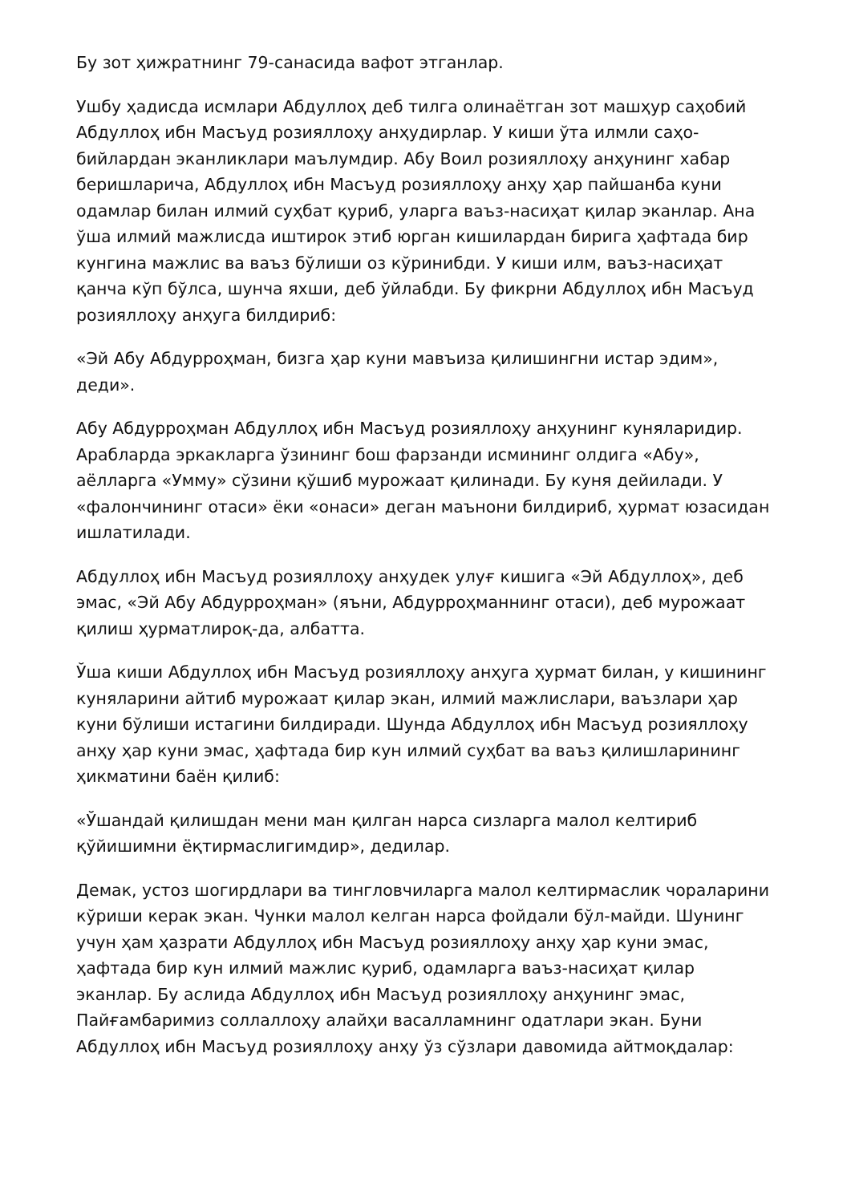Бу зот ҳижратнинг 79-санасида вафот этганлар.
Ушбу ҳадисда исмлари Абдуллоҳ деб тилга олинаётган зот машҳур саҳобий Абдуллоҳ ибн Масъуд розияллоҳу анҳудирлар. У киши ўта илмли саҳо-бийлардан эканликлари маълумдир. Абу Воил розияллоҳу анҳунинг хабар беришларича, Абдуллоҳ ибн Масъуд розияллоҳу анҳу ҳар пайшанба куни одамлар билан илмий суҳбат қуриб, уларга ваъз-насиҳат қилар эканлар. Ана ўша илмий мажлисда иштирок этиб юрган кишилардан бирига ҳафтада бир кунгина мажлис ва ваъз бўлиши оз кўринибди. У киши илм, ваъз-насиҳат қанча кўп бўлса, шунча яхши, деб ўйлабди. Бу фикрни Абдуллоҳ ибн Масъуд розияллоҳу анҳуга билдириб:
«Эй Абу Абдурроҳман, бизга ҳар куни мавъиза қилишингни истар эдим», деди».
Абу Абдурроҳман Абдуллоҳ ибн Масъуд розияллоҳу анҳунинг куняларидир. Арабларда эркакларга ўзининг бош фарзанди исмининг олдига «Абу», аёлларга «Умму» сўзини қўшиб мурожаат қилинади. Бу куня дейилади. У «фалончининг отаси» ёки «онаси» деган маънони билдириб, ҳурмат юзасидан ишлатилади.
Абдуллоҳ ибн Масъуд розияллоҳу анҳудек улуғ кишига «Эй Абдуллоҳ», деб эмас, «Эй Абу Абдурроҳман» (яъни, Абдурроҳманнинг отаси), деб мурожаат қилиш ҳурматлироқ-да, албатта.
Ўша киши Абдуллоҳ ибн Масъуд розияллоҳу анҳуга ҳурмат билан, у кишининг куняларини айтиб мурожаат қилар экан, илмий мажлислари, ваъзлари ҳар куни бўлиши истагини билдиради. Шунда Абдуллоҳ ибн Масъуд розияллоҳу анҳу ҳар куни эмас, ҳафтада бир кун илмий суҳбат ва ваъз қилишларининг ҳикматини баён қилиб:
«Ўшандай қилишдан мени ман қилган нарса сизларга малол келтириб қўйишимни ёқтирмаслигимдир», дедилар.
Демак, устоз шогирдлари ва тингловчиларга малол келтирмаслик чораларини кўриши керак экан. Чунки малол келган нарса фойдали бўл-майди. Шунинг учун ҳам ҳазрати Абдуллоҳ ибн Масъуд розияллоҳу анҳу ҳар куни эмас, ҳафтада бир кун илмий мажлис қуриб, одамларга ваъз-насиҳат қилар эканлар. Бу аслида Абдуллоҳ ибн Масъуд розияллоҳу анҳунинг эмас, Пайғамбаримиз соллаллоҳу алайҳи васалламнинг одатлари экан. Буни Абдуллоҳ ибн Масъуд розияллоҳу анҳу ўз сўзлари давомида айтмоқдалар: